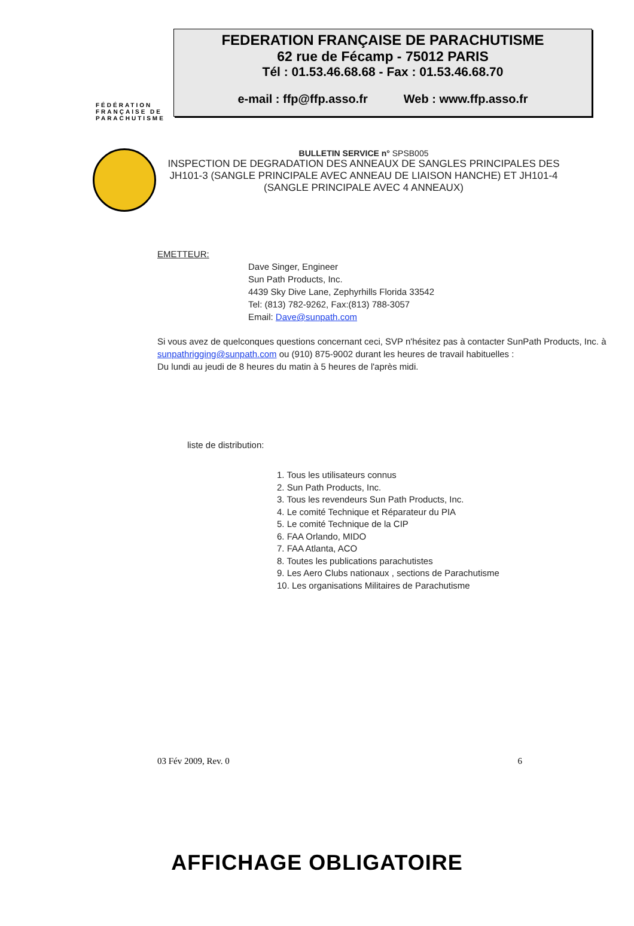FÉDÉRATION
FRANÇAISE DE
PARACHUTISME
FEDERATION FRANÇAISE DE PARACHUTISME
62 rue de Fécamp - 75012 PARIS
Tél : 01.53.46.68.68 - Fax : 01.53.46.68.70
e-mail : ffp@ffp.asso.fr Web : www.ffp.asso.fr
BULLETIN SERVICE n° SPSB005
INSPECTION DE DEGRADATION DES ANNEAUX DE SANGLES PRINCIPALES DES JH101-3 (SANGLE PRINCIPALE AVEC ANNEAU DE LIAISON HANCHE) ET JH101-4 (SANGLE PRINCIPALE AVEC 4 ANNEAUX)
EMETTEUR:
Dave Singer, Engineer
Sun Path Products, Inc.
4439 Sky Dive Lane, Zephyrhills Florida 33542
Tel: (813) 782-9262, Fax:(813) 788-3057
Email: Dave@sunpath.com
Si vous avez de quelconques questions concernant ceci, SVP n'hésitez pas à contacter SunPath Products, Inc. à sunpathrigging@sunpath.com ou (910) 875-9002 durant les heures de travail habituelles :
Du lundi au jeudi de 8 heures du matin à 5 heures de l'après midi.
liste de distribution:
1. Tous les utilisateurs connus
2. Sun Path Products, Inc.
3. Tous les revendeurs Sun Path Products, Inc.
4. Le comité Technique et Réparateur du PIA
5. Le comité Technique de la CIP
6. FAA Orlando, MIDO
7. FAA Atlanta, ACO
8. Toutes les publications parachutistes
9. Les Aero Clubs nationaux , sections de Parachutisme
10. Les organisations Militaires de Parachutisme
03 Fév 2009, Rev. 0 6
AFFICHAGE OBLIGATOIRE